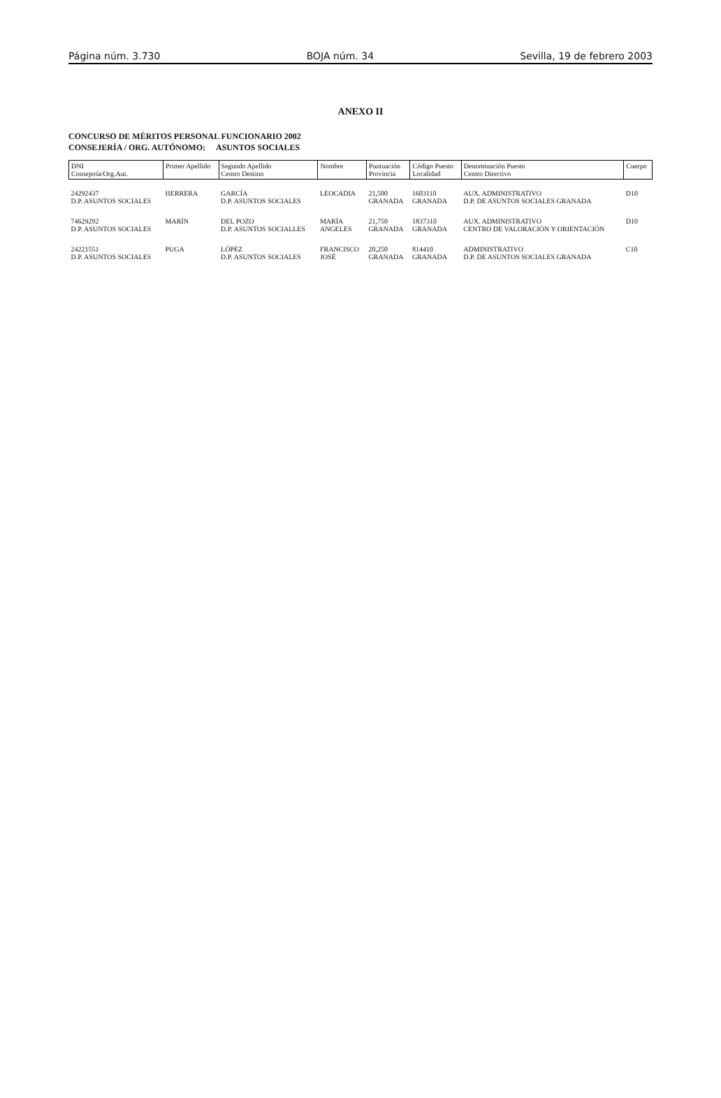Página núm. 3.730 BOJA núm. 34 Sevilla, 19 de febrero 2003
ANEXO II
CONCURSO DE MÉRITOS PERSONAL FUNCIONARIO 2002
CONSEJERÍA / ORG. AUTÓNOMO: ASUNTOS SOCIALES
| DNI Consejería/Org.Aut. | Primer Apellido | Segundo Apellido Centro Destino | Nombre | Puntuación Provincia | Código Puesto Localidad | Denominación Puesto Centro Directivo | Cuerpo |
| --- | --- | --- | --- | --- | --- | --- | --- |
| 24292437 D.P. ASUNTOS SOCIALES | HERRERA | GARCÍA D.P. ASUNTOS SOCIALES | LEOCADIA | 21,500 GRANADA | 1603110 GRANADA | AUX. ADMINISTRATIVO D.P. DE ASUNTOS SOCIALES GRANADA | D10 |
| 74629292 D.P. ASUNTOS SOCIALES | MARÍN | DEL POZO D.P. ASUNTOS SOCIALLES | MARÍA ANGELES | 21,750 GRANADA | 1837310 GRANADA | AUX. ADMINISTRATIVO CENTRO DE VALORACIÓN Y ORIENTACIÓN | D10 |
| 24221551 D.P. ASUNTOS SOCIALES | PUGA | LÓPEZ D.P. ASUNTOS SOCIALES | FRANCISCO JOSÉ | 20,250 GRANADA | 814410 GRANADA | ADMINISTRATIVO D.P. DE ASUNTOS SOCIALES GRANADA | C10 |